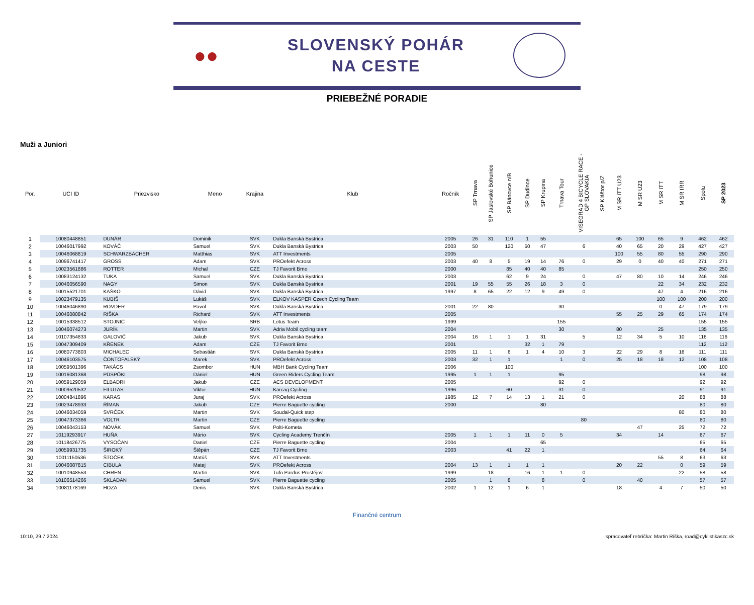●●
SLOVENSKÝ POHÁR
NA CESTE
PRIEBEŽNÉ PORADIE
Muži a Juniori
| Por. | UCI ID | Priezvisko | Meno | Krajina | Klub | Ročník | SP Trnava | SP Jaslovské Bohunice | SP Bánovce n/B | SP Dudince | SP Krupina | Trnava Tour | VISEGRAD 4 BICYCLE RACE - GP SLOVAKIA | SP Kláštor p/Z | M SR ITT U23 | M SR U23 | M SR ITT | M SR IRR | Spolu | SP 2023 |
| --- | --- | --- | --- | --- | --- | --- | --- | --- | --- | --- | --- | --- | --- | --- | --- | --- | --- | --- | --- | --- |
| 1 | 10080448851 | DUNÁR | Dominik | SVK | Dukla Banská Bystrica | 2005 | 26 | 31 | 110 | 1 | 55 | | | | 65 | 100 | 65 | 9 | 462 | 462 |
| 2 | 10046017992 | KOVÁČ | Samuel | SVK | Dukla Banská Bystrica | 2003 | 50 | | 120 | 50 | 47 | | 6 | | 40 | 65 | 20 | 29 | 427 | 427 |
| 3 | 10046068819 | SCHWARZBACHER | Matthias | SVK | ATT Investments | 2005 | | | | | | | | | 100 | 55 | 80 | 55 | 290 | 290 |
| 4 | 10096741417 | GROSS | Adam | SVK | PROefekt Across | 2003 | 40 | 8 | 5 | 19 | 14 | 76 | 0 | | 29 | 0 | 40 | 40 | 271 | 271 |
| 5 | 10023561886 | ROTTER | Michal | CZE | TJ Favorit Brno | 2000 | | | 85 | 40 | 40 | 85 | | | | | | | 250 | 250 |
| 6 | 10083124132 | TUKA | Samuel | SVK | Dukla Banská Bystrica | 2003 | | | 62 | 9 | 24 | | 0 | | 47 | 80 | 10 | 14 | 246 | 246 |
| 7 | 10046056590 | NAGY | Simon | SVK | Dukla Banská Bystrica | 2001 | 19 | 55 | 55 | 26 | 18 | 3 | 0 | | | | 22 | 34 | 232 | 232 |
| 8 | 10015521701 | KAŠKO | Dávid | SVK | Dukla Banská Bystrica | 1997 | 8 | 65 | 22 | 12 | 9 | 49 | 0 | | | | 47 | 4 | 216 | 216 |
| 9 | 10023479135 | KUBIŠ | Lukáš | SVK | ELKOV KASPER Czech Cycling Team | | | | | | | | | | | | 100 | 100 | 200 | 200 |
| 10 | 10046046890 | ROVDER | Pavol | SVK | Dukla Banská Bystrica | 2001 | 22 | 80 | | | | 30 | | | | | 0 | 47 | 179 | 179 |
| 11 | 10046080842 | RIŠKA | Richard | SVK | ATT Investments | 2005 | | | | | | | | | 55 | 25 | 29 | 65 | 174 | 174 |
| 12 | 10015338512 | STOJNIĆ | Veljko | SRB | Lotus Team | 1999 | | | | | | 155 | | | | | | | 155 | 155 |
| 13 | 10046074273 | JURÍK | Martin | SVK | Adria Mobil cycling team | 2004 | | | | | | 30 | | | 80 | | 25 | | 135 | 135 |
| 14 | 10107354833 | GALOVIČ | Jakub | SVK | Dukla Banská Bystrica | 2004 | 16 | 1 | 1 | 1 | 31 | | 5 | | 12 | 34 | 5 | 10 | 116 | 116 |
| 15 | 10047309409 | KŘENEK | Adam | CZE | TJ Favorit Brno | 2001 | | | | 32 | 1 | 79 | | | | | | | 112 | 112 |
| 16 | 10080773803 | MICHALEC | Sebastián | SVK | Dukla Banská Bystrica | 2005 | 11 | 1 | 6 | 1 | 4 | 10 | 3 | | 22 | 29 | 8 | 16 | 111 | 111 |
| 17 | 10046103575 | ČONTOFALSKÝ | Marek | SVK | PROefekt Across | 2003 | 32 | 1 | 1 | | | 1 | 0 | | 25 | 18 | 18 | 12 | 108 | 108 |
| 18 | 10059501396 | TAKÁCS | Zsombor | HUN | MBH Bank Cycling Team | 2006 | | | 100 | | | | | | | | | | 100 | 100 |
| 19 | 10016081368 | PÜSPÖKI | Dániel | HUN | Green Riders Cycling Team | 1995 | 1 | 1 | 1 | | | 95 | | | | | | | 98 | 98 |
| 20 | 10059129059 | ELBADRI | Jakub | CZE | ACS DEVELOPMENT | 2005 | | | | | | 92 | 0 | | | | | | 92 | 92 |
| 21 | 10009520532 | FILUTAS | Viktor | HUN | Karcag Cycling | 1996 | | | 60 | | | 31 | 0 | | | | | | 91 | 91 |
| 22 | 10004841896 | KARAS | Juraj | SVK | PROefekt Across | 1985 | 12 | 7 | 14 | 13 | 1 | 21 | 0 | | | | | 20 | 88 | 88 |
| 23 | 10023478933 | ŘÍMAN | Jakub | CZE | Pierre Baguette cycling | 2000 | | | | | 80 | | | | | | | | 80 | 80 |
| 24 | 10046034059 | SVRČEK | Martin | SVK | Soudal-Quick step | | | | | | | | | | | | | 80 | 80 | 80 |
| 25 | 10047373366 | VOLTR | Martin | CZE | Pierre Baguette cycling | | | | | | | | 80 | | | | | | 80 | 80 |
| 26 | 10046043153 | NOVÁK | Samuel | SVK | Polti-Kometa | | | | | | | | | | | 47 | | 25 | 72 | 72 |
| 27 | 10119293917 | HUŇA | Mário | SVK | Cycling Academy Trenčín | 2005 | 1 | 1 | 1 | 11 | 0 | 5 | | | 34 | | 14 | | 67 | 67 |
| 28 | 10118426775 | VYSOČAN | Daniel | CZE | Pierre Baguette cycling | 2004 | | | | | 65 | | | | | | | | 65 | 65 |
| 29 | 10059931735 | ŠIROKÝ | Štěpán | CZE | TJ Favorit Brno | 2003 | | | 41 | 22 | 1 | | | | | | | | 64 | 64 |
| 30 | 10011150536 | ŠTOČEK | Matúš | SVK | ATT Investments | | | | | | | | | | | | 55 | 8 | 63 | 63 |
| 31 | 10046087815 | CIBULA | Matej | SVK | PROefekt Across | 2004 | 13 | 1 | 1 | 1 | 1 | | | | 20 | 22 | | 0 | 59 | 59 |
| 32 | 10010948553 | CHREN | Martin | SVK | Tufo Pardus Prostějov | 1999 | | 18 | | 16 | 1 | 1 | 0 | | | | | 22 | 58 | 58 |
| 33 | 10106514266 | SKLADAN | Samuel | SVK | Pierre Baguette cycling | 2005 | | 1 | 8 | | 8 | | 0 | | | 40 | | | 57 | 57 |
| 34 | 10081178169 | HOZA | Denis | SVK | Dukla Banská Bystrica | 2002 | 1 | 12 | 1 | 6 | 1 | | | | 18 | | 4 | 7 | 50 | 50 |
Finančné centrum
10:10, 29.7.2024 spracovateľ rebríčka: Martin Riška, road@cyklistikaszc.sk